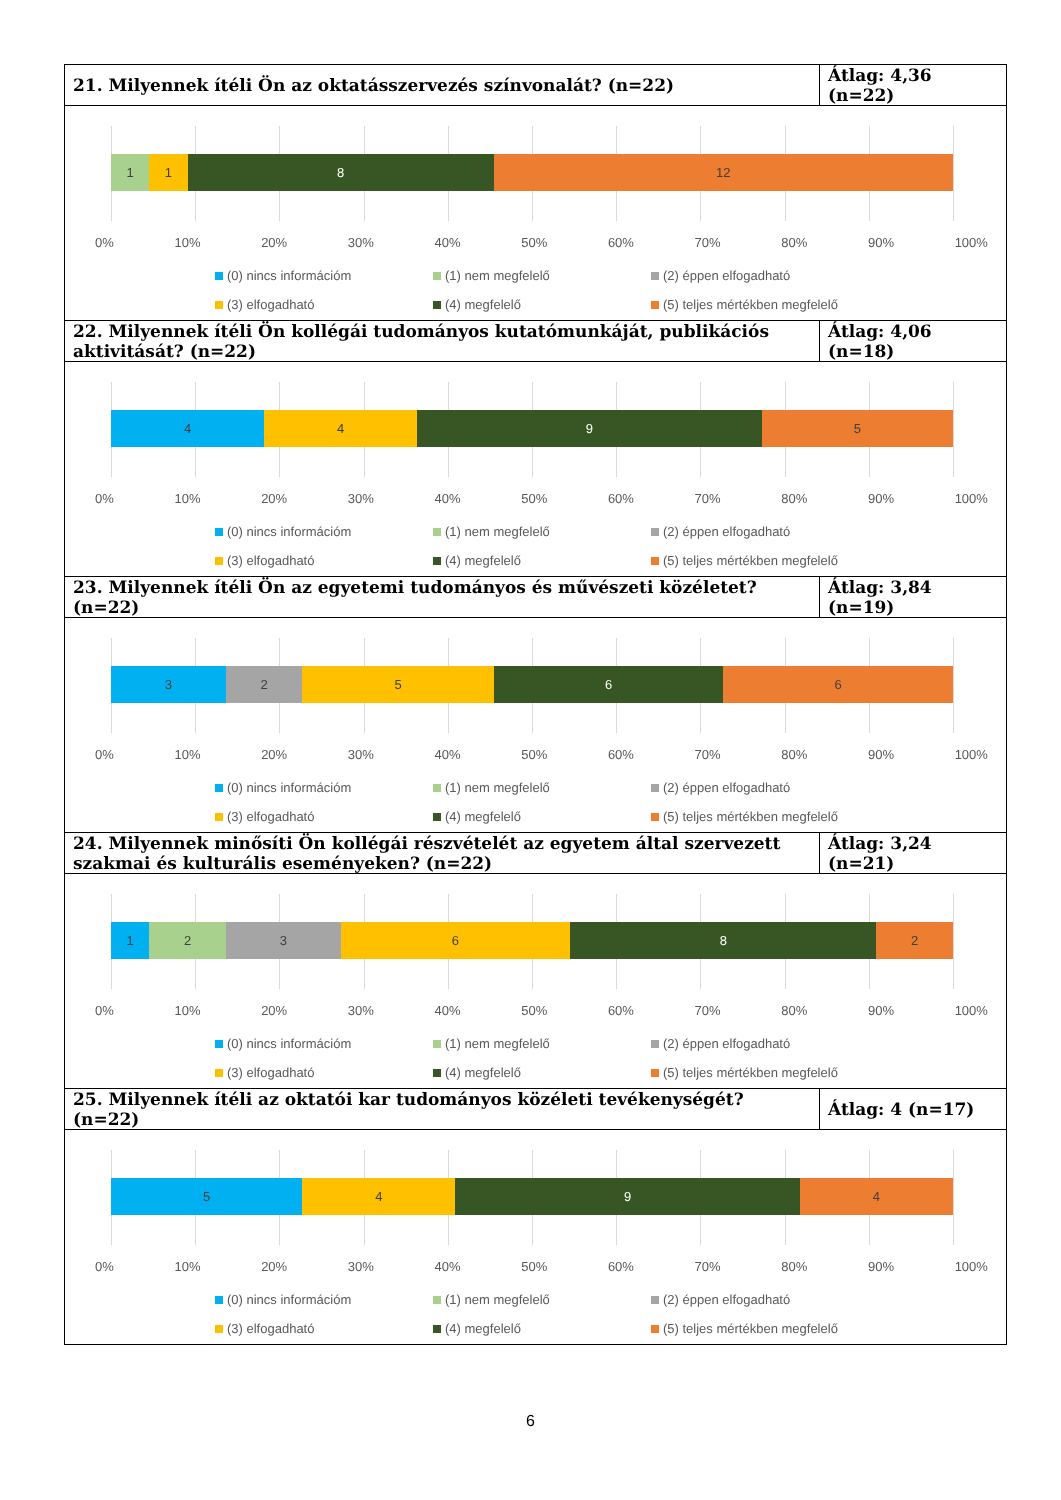| 21. Milyennek ítéli Ön az oktatásszervezés színvonalát? (n=22) | Átlag: 4,36 (n=22) |
| 1 1 8 12 0% 10% 20% 30% 40% 50% 60% 70% 80% 90% 100% (0) nincs információm (1) nem megfelelő (2) éppen elfogadható (3) elfogadható (4) megfelelő (5) teljes mértékben megfelelő | |
| 22. Milyennek ítéli Ön kollégái tudományos kutatómunkáját, publikációs aktivitását? (n=22) | Átlag: 4,06 (n=18) |
| 4 4 9 5 0% 10% 20% 30% 40% 50% 60% 70% 80% 90% 100% (0) nincs információm (1) nem megfelelő (2) éppen elfogadható (3) elfogadható (4) megfelelő (5) teljes mértékben megfelelő | |
| 23. Milyennek ítéli Ön az egyetemi tudományos és művészeti közéletet? (n=22) | Átlag: 3,84 (n=19) |
| 3 2 5 6 6 0% 10% 20% 30% 40% 50% 60% 70% 80% 90% 100% (0) nincs információm (1) nem megfelelő (2) éppen elfogadható (3) elfogadható (4) megfelelő (5) teljes mértékben megfelelő | |
| 24. Milyennek minősíti Ön kollégái részvételét az egyetem által szervezett szakmai és kulturális eseményeken? (n=22) | Átlag: 3,24 (n=21) |
| 1 2 3 6 8 2 0% 10% 20% 30% 40% 50% 60% 70% 80% 90% 100% (0) nincs információm (1) nem megfelelő (2) éppen elfogadható (3) elfogadható (4) megfelelő (5) teljes mértékben megfelelő | |
| 25. Milyennek ítéli az oktatói kar tudományos közéleti tevékenységét? (n=22) | Átlag: 4 (n=17) |
| 5 4 9 4 0% 10% 20% 30% 40% 50% 60% 70% 80% 90% 100% (0) nincs információm (1) nem megfelelő (2) éppen elfogadható (3) elfogadható (4) megfelelő (5) teljes mértékben megfelelő | |
6